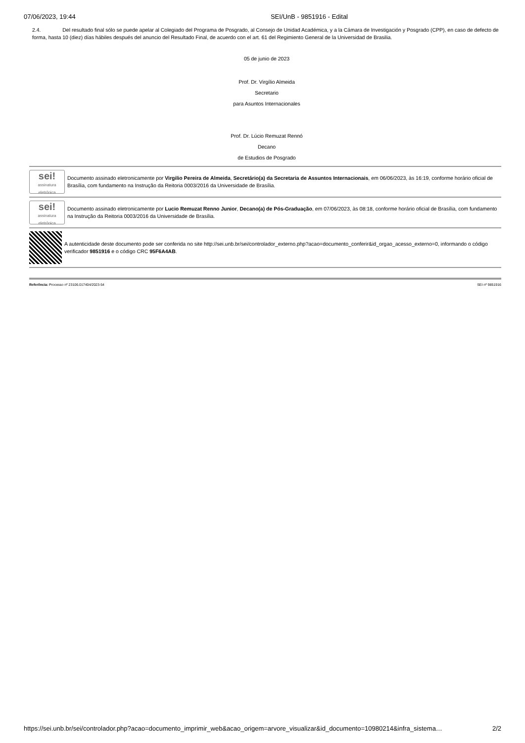07/06/2023, 19:44 SEI/UnB - 9851916 - Edital
2.4. Del resultado final sólo se puede apelar al Colegiado del Programa de Posgrado, al Consejo de Unidad Académica, y a la Cámara de Investigación y Posgrado (CPP), en caso de defecto de forma, hasta 10 (diez) días hábiles después del anuncio del Resultado Final, de acuerdo con el art. 61 del Regimiento General de la Universidad de Brasilia.
05 de junio de 2023
Prof. Dr. Virgílio Almeida
Secretario
para Asuntos Internacionales
Prof. Dr. Lúcio Remuzat Rennó
Decano
de Estudios de Posgrado
sei!
assinatura eletrônica
Documento assinado eletronicamente por Virgilio Pereira de Almeida, Secretário(a) da Secretaria de Assuntos Internacionais, em 06/06/2023, às 16:19, conforme horário oficial de Brasília, com fundamento na Instrução da Reitoria 0003/2016 da Universidade de Brasília.
sei!
assinatura eletrônica
Documento assinado eletronicamente por Lucio Remuzat Renno Junior, Decano(a) de Pós-Graduação, em 07/06/2023, às 08:18, conforme horário oficial de Brasília, com fundamento na Instrução da Reitoria 0003/2016 da Universidade de Brasília.
A autenticidade deste documento pode ser conferida no site http://sei.unb.br/sei/controlador_externo.php?acao=documento_conferir&id_orgao_acesso_externo=0, informando o código verificador 9851916 e o código CRC 95F6A4AB.
Referência: Processo nº 23106.017404/2023-54 SEI nº 9851916
https://sei.unb.br/sei/controlador.php?acao=documento_imprimir_web&acao_origem=arvore_visualizar&id_documento=10980214&infra_sistema… 2/2